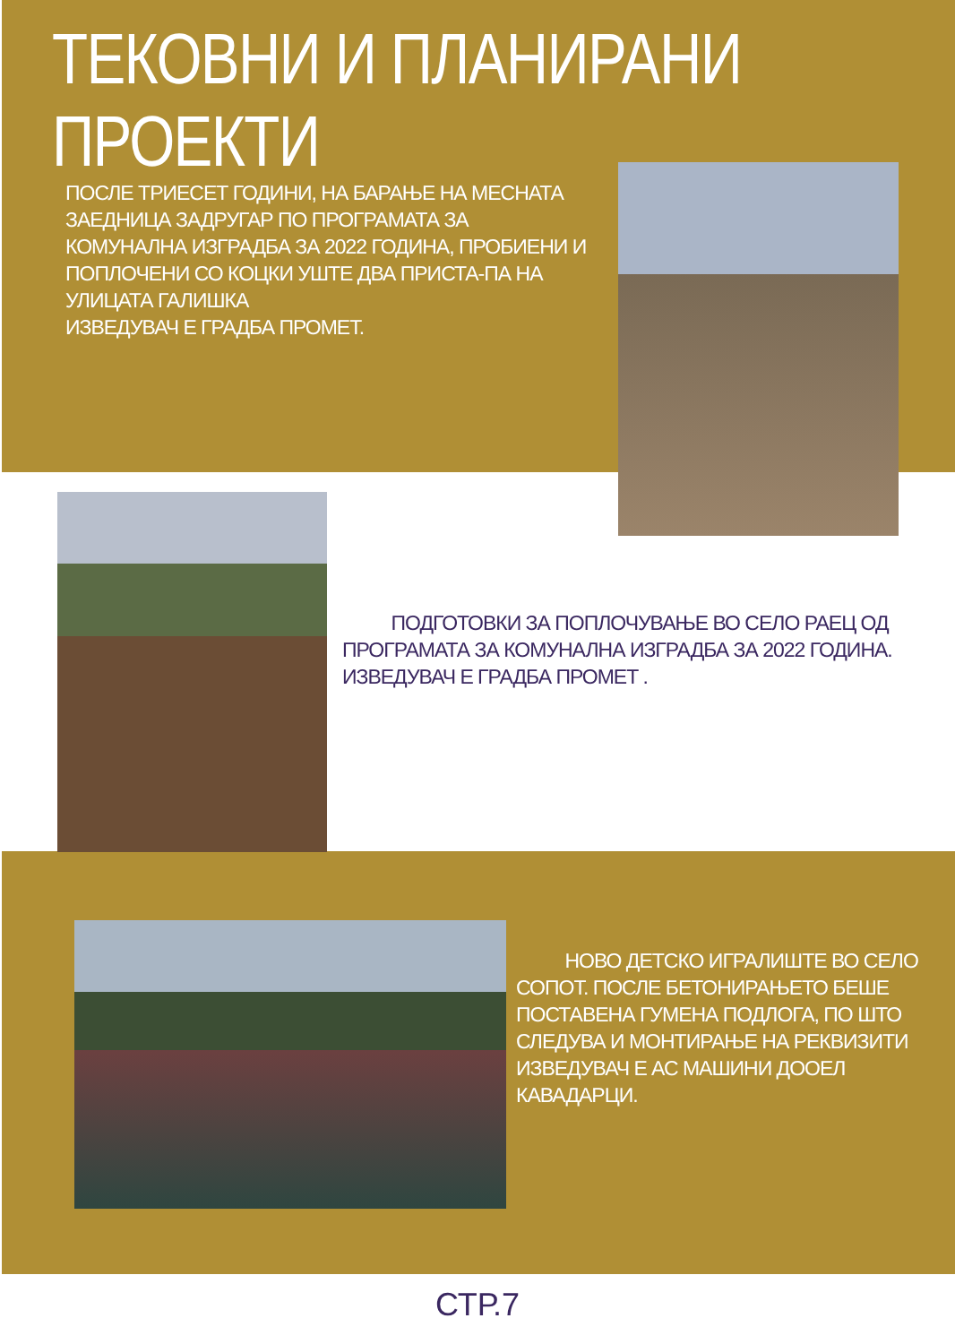ТЕКОВНИ И ПЛАНИРАНИ ПРОЕКТИ
ПОСЛЕ ТРИЕСЕТ ГОДИНИ, НА БАРАЊЕ НА МЕСНАТА ЗАЕДНИЦА ЗАДРУГАР ПО ПРОГРАМАТА ЗА КОМУНАЛНА ИЗГРАДБА ЗА 2022 ГОДИНА, ПРОБИЕНИ И ПОПЛОЧЕНИ СО КОЦКИ УШТЕ ДВА ПРИСТА-ПА НА УЛИЦАТА ГАЛИШКА
ИЗВЕДУВАЧ Е ГРАДБА ПРОМЕТ.
   ПОДГОТОВКИ ЗА ПОПЛОЧУВАЊЕ ВО СЕЛО РАЕЦ ОД ПРОГРАМАТА ЗА КОМУНАЛНА ИЗГРАДБА ЗА 2022 ГОДИНА.
ИЗВЕДУВАЧ Е ГРАДБА ПРОМЕТ .
   НОВО ДЕТСКО ИГРАЛИШТЕ ВО СЕЛО СОПОТ. ПОСЛЕ БЕТОНИРАЊЕТО БЕШЕ ПОСТАВЕНА ГУМЕНА ПОДЛОГА, ПО ШТО СЛЕДУВА И МОНТИРАЊЕ НА РЕКВИЗИТИ
ИЗВЕДУВАЧ Е АС МАШИНИ ДООЕЛ КАВАДАРЦИ.
СТР.7